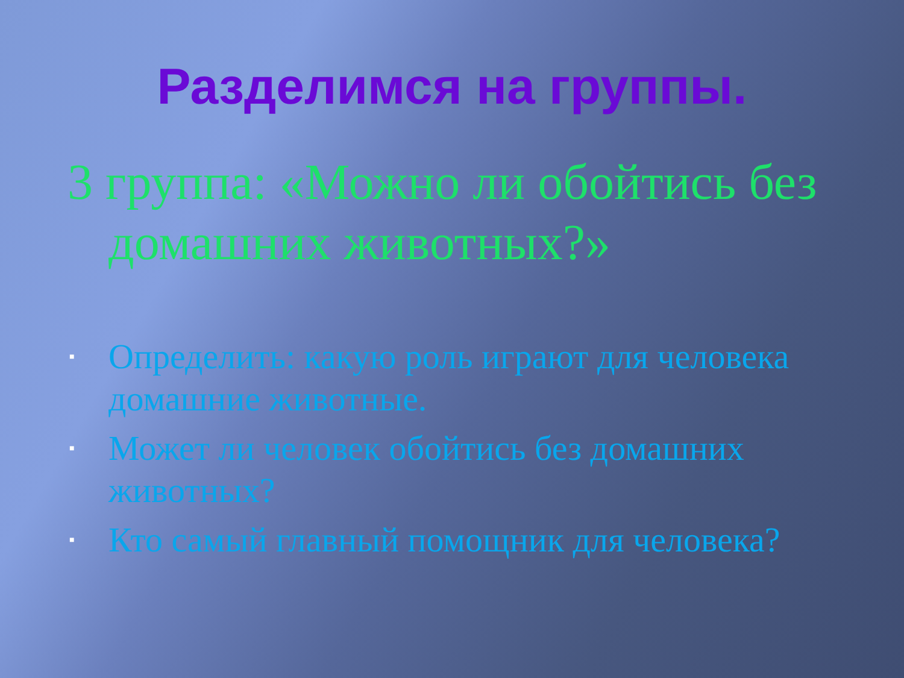Разделимся на группы.
3 группа: «Можно ли обойтись без домашних животных?»
■ Определить: какую роль играют для человека домашние животные.
■ Может ли человек обойтись без домашних животных?
■ Кто самый главный помощник для человека?